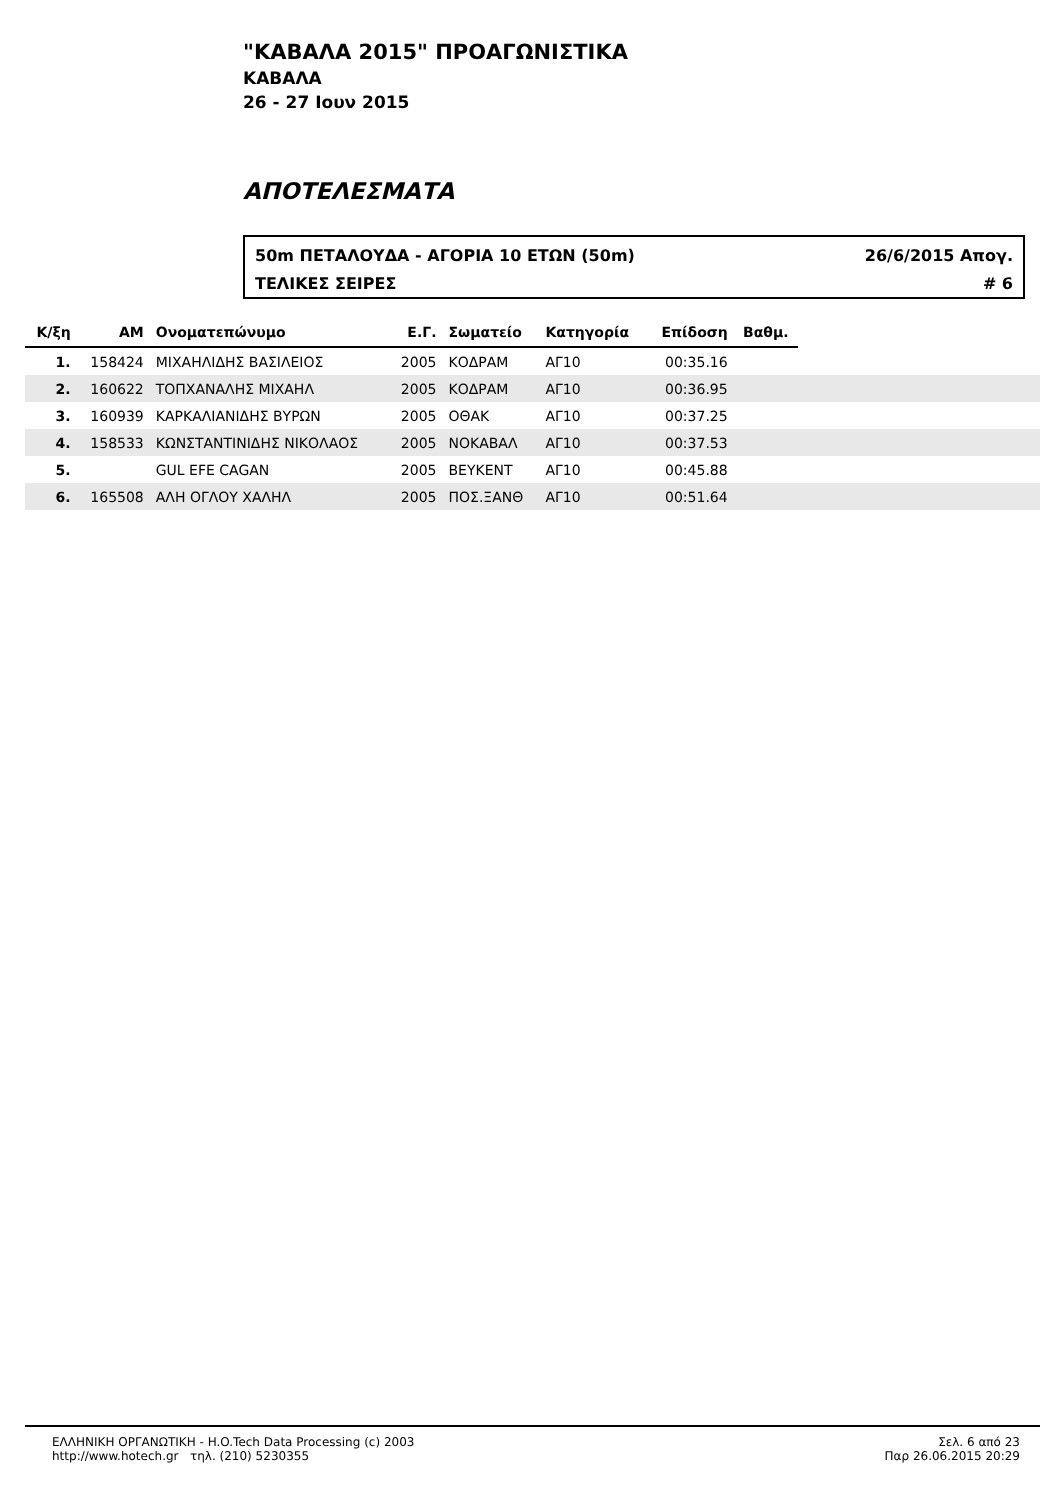"ΚΑΒΑΛΑ 2015" ΠΡΟΑΓΩΝΙΣΤΙΚΑ
ΚΑΒΑΛΑ
26 - 27 Ιουν 2015
ΑΠΟΤΕΛΕΣΜΑΤΑ
50m ΠΕΤΑΛΟΥΔΑ - ΑΓΟΡΙΑ 10 ΕΤΩΝ (50m) 26/6/2015 Απογ.
ΤΕΛΙΚΕΣ ΣΕΙΡΕΣ # 6
| Κ/ξη | ΑΜ | Ονοματεπώνυμο | Ε.Γ. | Σωματείο | Κατηγορία | Επίδοση | Βαθμ. | |
| --- | --- | --- | --- | --- | --- | --- | --- | --- |
| 1. | 158424 | ΜΙΧΑΗΛΙΔΗΣ ΒΑΣΙΛΕΙΟΣ | 2005 | ΚΟΔΡΑΜ | ΑΓ10 | 00:35.16 | | |
| 2. | 160622 | ΤΟΠΧΑΝΑΛΗΣ ΜΙΧΑΗΛ | 2005 | ΚΟΔΡΑΜ | ΑΓ10 | 00:36.95 | | |
| 3. | 160939 | ΚΑΡΚΑΛΙΑΝΙΔΗΣ ΒΥΡΩΝ | 2005 | ΟΘΑΚ | ΑΓ10 | 00:37.25 | | |
| 4. | 158533 | ΚΩΝΣΤΑΝΤΙΝΙΔΗΣ ΝΙΚΟΛΑΟΣ | 2005 | ΝΟΚΑΒΑΛ | ΑΓ10 | 00:37.53 | | |
| 5. | | GUL EFE CAGAN | 2005 | ΒΕΥΚΕΝΤ | ΑΓ10 | 00:45.88 | | |
| 6. | 165508 | ΑΛΗ ΟΓΛΟΥ ΧΑΛΗΛ | 2005 | ΠΟΣ.ΞΑΝΘ | ΑΓ10 | 00:51.64 | | |
ΕΛΛΗΝΙΚΗ ΟΡΓΑΝΩΤΙΚΗ - H.O.Tech Data Processing (c) 2003
http://www.hotech.gr τηλ. (210) 5230355
Σελ. 6 από 23
Παρ 26.06.2015 20:29